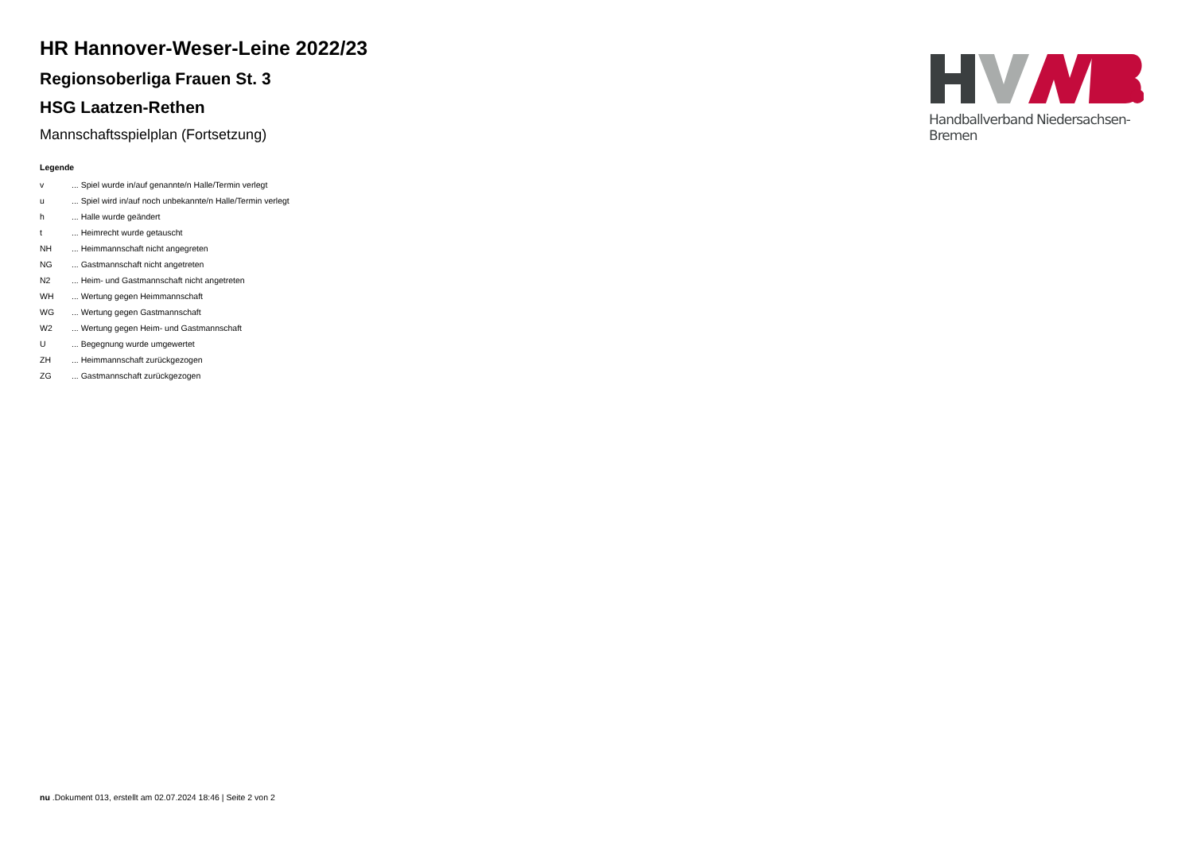HR Hannover-Weser-Leine 2022/23
Regionsoberliga Frauen St. 3
HSG Laatzen-Rethen
Mannschaftsspielplan (Fortsetzung)
Legende
| v | ... Spiel wurde in/auf genannte/n Halle/Termin verlegt |
| u | ... Spiel wird in/auf noch unbekannte/n Halle/Termin verlegt |
| h | ... Halle wurde geändert |
| t | ... Heimrecht wurde getauscht |
| NH | ... Heimmannschaft nicht angegreten |
| NG | ... Gastmannschaft nicht angetreten |
| N2 | ... Heim- und Gastmannschaft nicht angetreten |
| WH | ... Wertung gegen Heimmannschaft |
| WG | ... Wertung gegen Gastmannschaft |
| W2 | ... Wertung gegen Heim- und Gastmannschaft |
| U | ... Begegnung wurde umgewertet |
| ZH | ... Heimmannschaft zurückgezogen |
| ZG | ... Gastmannschaft zurückgezogen |
Handballverband Niedersachsen-Bremen
nu .Dokument 013, erstellt am 02.07.2024 18:46 | Seite 2 von 2